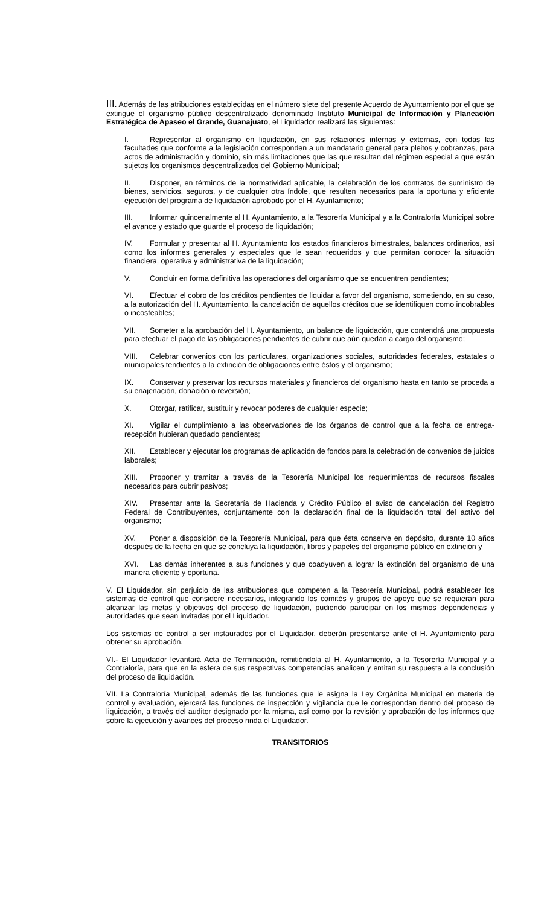III. Además de las atribuciones establecidas en el número siete del presente Acuerdo de Ayuntamiento por el que se extingue el organismo público descentralizado denominado Instituto Municipal de Información y Planeación Estratégica de Apaseo el Grande, Guanajuato, el Liquidador realizará las siguientes:
I. Representar al organismo en liquidación, en sus relaciones internas y externas, con todas las facultades que conforme a la legislación corresponden a un mandatario general para pleitos y cobranzas, para actos de administración y dominio, sin más limitaciones que las que resultan del régimen especial a que están sujetos los organismos descentralizados del Gobierno Municipal;
II. Disponer, en términos de la normatividad aplicable, la celebración de los contratos de suministro de bienes, servicios, seguros, y de cualquier otra índole, que resulten necesarios para la oportuna y eficiente ejecución del programa de liquidación aprobado por el H. Ayuntamiento;
III. Informar quincenalmente al H. Ayuntamiento, a la Tesorería Municipal y a la Contraloría Municipal sobre el avance y estado que guarde el proceso de liquidación;
IV. Formular y presentar al H. Ayuntamiento los estados financieros bimestrales, balances ordinarios, así como los informes generales y especiales que le sean requeridos y que permitan conocer la situación financiera, operativa y administrativa de la liquidación;
V. Concluir en forma definitiva las operaciones del organismo que se encuentren pendientes;
VI. Efectuar el cobro de los créditos pendientes de liquidar a favor del organismo, sometiendo, en su caso, a la autorización del H. Ayuntamiento, la cancelación de aquellos créditos que se identifiquen como incobrables o incosteables;
VII. Someter a la aprobación del H. Ayuntamiento, un balance de liquidación, que contendrá una propuesta para efectuar el pago de las obligaciones pendientes de cubrir que aún quedan a cargo del organismo;
VIII. Celebrar convenios con los particulares, organizaciones sociales, autoridades federales, estatales o municipales tendientes a la extinción de obligaciones entre éstos y el organismo;
IX. Conservar y preservar los recursos materiales y financieros del organismo hasta en tanto se proceda a su enajenación, donación o reversión;
X. Otorgar, ratificar, sustituir y revocar poderes de cualquier especie;
XI. Vigilar el cumplimiento a las observaciones de los órganos de control que a la fecha de entrega-recepción hubieran quedado pendientes;
XII. Establecer y ejecutar los programas de aplicación de fondos para la celebración de convenios de juicios laborales;
XIII. Proponer y tramitar a través de la Tesorería Municipal los requerimientos de recursos fiscales necesarios para cubrir pasivos;
XIV. Presentar ante la Secretaría de Hacienda y Crédito Público el aviso de cancelación del Registro Federal de Contribuyentes, conjuntamente con la declaración final de la liquidación total del activo del organismo;
XV. Poner a disposición de la Tesorería Municipal, para que ésta conserve en depósito, durante 10 años después de la fecha en que se concluya la liquidación, libros y papeles del organismo público en extinción y
XVI. Las demás inherentes a sus funciones y que coadyuven a lograr la extinción del organismo de una manera eficiente y oportuna.
V. El Liquidador, sin perjuicio de las atribuciones que competen a la Tesorería Municipal, podrá establecer los sistemas de control que considere necesarios, integrando los comités y grupos de apoyo que se requieran para alcanzar las metas y objetivos del proceso de liquidación, pudiendo participar en los mismos dependencias y autoridades que sean invitadas por el Liquidador.
Los sistemas de control a ser instaurados por el Liquidador, deberán presentarse ante el H. Ayuntamiento para obtener su aprobación.
VI.- El Liquidador levantará Acta de Terminación, remitiéndola al H. Ayuntamiento, a la Tesorería Municipal y a Contraloría, para que en la esfera de sus respectivas competencias analicen y emitan su respuesta a la conclusión del proceso de liquidación.
VII. La Contraloría Municipal, además de las funciones que le asigna la Ley Orgánica Municipal en materia de control y evaluación, ejercerá las funciones de inspección y vigilancia que le correspondan dentro del proceso de liquidación, a través del auditor designado por la misma, así como por la revisión y aprobación de los informes que sobre la ejecución y avances del proceso rinda el Liquidador.
TRANSITORIOS